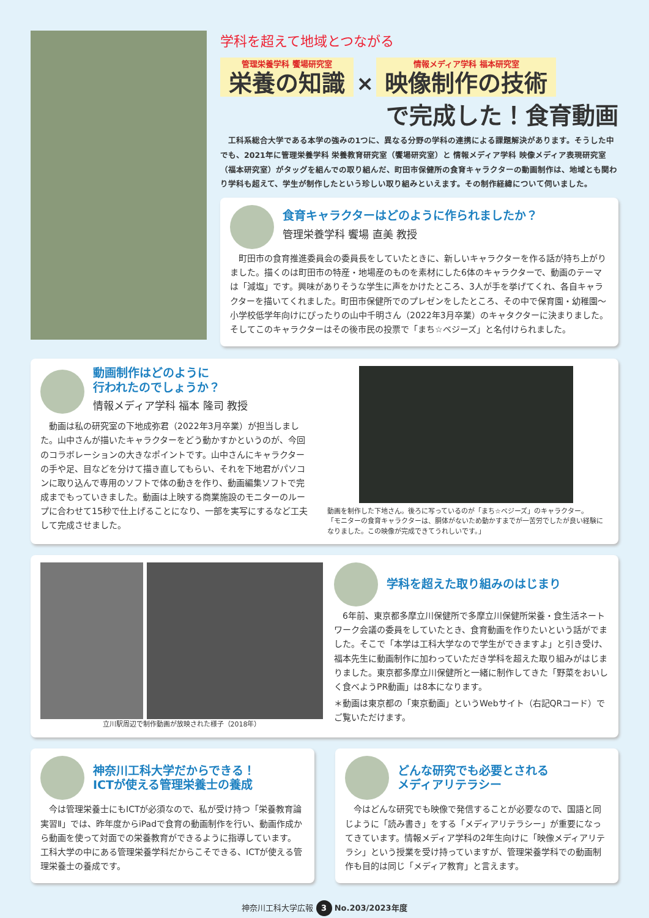学科を超えて地域とつながる
管理栄養学科 饗場研究室 栄養の知識 × 情報メディア学科 福本研究室 映像制作の技術
で完成した！食育動画
工科系総合大学である本学の強みの1つに、異なる分野の学科の連携による課題解決があります。そうした中でも、2021年に管理栄養学科 栄養教育研究室（饗場研究室）と 情報メディア学科 映像メディア表現研究室（福本研究室）がタッグを組んでの取り組んだ、町田市保健所の食育キャラクターの動画制作は、地域とも関わり学科も超えて、学生が制作したという珍しい取り組みといえます。その制作経緯について伺いました。
食育キャラクターはどのように作られましたか？
管理栄養学科 饗場 直美 教授
町田市の食育推進委員会の委員長をしていたときに、新しいキャラクターを作る話が持ち上がりました。描くのは町田市の特産・地場産のものを素材にした6体のキャラクターで、動画のテーマは「減塩」です。興味がありそうな学生に声をかけたところ、3人が手を挙げてくれ、各自キャラクターを描いてくれました。町田市保健所でのプレゼンをしたところ、その中で保育園・幼稚園～小学校低学年向けにぴったりの山中千明さん（2022年3月卒業）のキャタクターに決まりました。そしてこのキャラクターはその後市民の投票で「まち☆ベジーズ」と名付けられました。
動画制作はどのように
行われたのでしょうか？
情報メディア学科 福本 隆司 教授
動画は私の研究室の下地成弥君（2022年3月卒業）が担当しました。山中さんが描いたキャラクターをどう動かすかというのが、今回のコラボレーションの大きなポイントです。山中さんにキャラクターの手や足、目などを分けて描き直してもらい、それを下地君がパソコンに取り込んで専用のソフトで体の動きを作り、動画編集ソフトで完成までもっていきました。動画は上映する商業施設のモニターのループに合わせて15秒で仕上げることになり、一部を実写にするなど工夫して完成させました。
動画を制作した下地さん。後ろに写っているのが「まち☆ベジーズ」のキャラクター。
「モニターの食育キャラクターは、胴体がないため動かすまでが一苦労でしたが良い経験になりました。この映像が完成できてうれしいです。」
立川駅周辺で制作動画が放映された様子（2018年）
学科を超えた取り組みのはじまり
6年前、東京都多摩立川保健所で多摩立川保健所栄養・食生活ネートワーク会議の委員をしていたとき、食育動画を作りたいという話がでました。そこで「本学は工科大学なので学生ができますよ」と引き受け、福本先生に動画制作に加わっていただき学科を超えた取り組みがはじまりました。東京都多摩立川保健所と一緒に制作してきた「野菜をおいしく食べようPR動画」は8本になります。
＊動画は東京都の「東京動画」というWebサイト（右記QRコード）でご覧いただけます。
神奈川工科大学だからできる！
ICTが使える管理栄養士の養成
今は管理栄養士にもICTが必須なので、私が受け持つ「栄養教育論実習Ⅱ」では、昨年度からiPadで食育の動画制作を行い、動画作成から動画を使って対面での栄養教育ができるように指導しています。工科大学の中にある管理栄養学科だからこそできる、ICTが使える管理栄養士の養成です。
どんな研究でも必要とされる
メディアリテラシー
今はどんな研究でも映像で発信することが必要なので、国語と同じように「読み書き」をする「メディアリテラシー」が重要になってきています。情報メディア学科の2年生向けに「映像メディアリテラシ」という授業を受け持っていますが、管理栄養学科での動画制作も目的は同じ「メディア教育」と言えます。
神奈川工科大学広報 3 No.203/2023年度